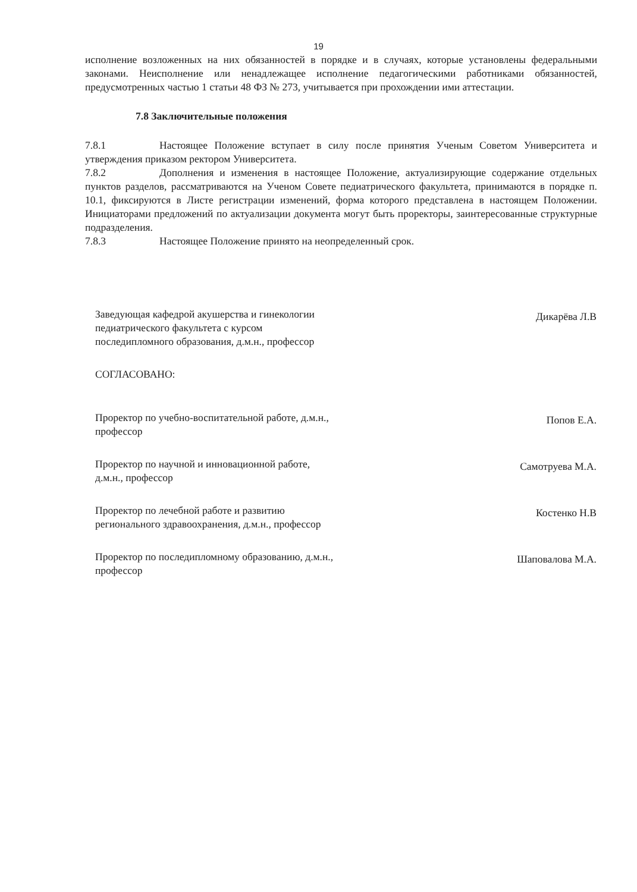19
исполнение возложенных на них обязанностей в порядке и в случаях, которые установлены федеральными законами. Неисполнение или ненадлежащее исполнение педагогическими работниками обязанностей, предусмотренных частью 1 статьи 48 ФЗ № 273, учитывается при прохождении ими аттестации.
7.8 Заключительные положения
7.8.1 Настоящее Положение вступает в силу после принятия Ученым Советом Университета и утверждения приказом ректором Университета.
7.8.2 Дополнения и изменения в настоящее Положение, актуализирующие содержание отдельных пунктов разделов, рассматриваются на Ученом Совете педиатрического факультета, принимаются в порядке п. 10.1, фиксируются в Листе регистрации изменений, форма которого представлена в настоящем Положении. Инициаторами предложений по актуализации документа могут быть проректоры, заинтересованные структурные подразделения.
7.8.3 Настоящее Положение принято на неопределенный срок.
Заведующая кафедрой акушерства и гинекологии педиатрического факультета с курсом последипломного образования, д.м.н., профессор
Дикарёва Л.В
СОГЛАСОВАНО:
Проректор по учебно-воспитательной работе, д.м.н., профессор
Попов Е.А.
Проректор по научной и инновационной работе, д.м.н., профессор
Самотруева М.А.
Проректор по лечебной работе и развитию регионального здравоохранения, д.м.н., профессор
Костенко Н.В
Проректор по последипломному образованию, д.м.н., профессор
Шаповалова М.А.